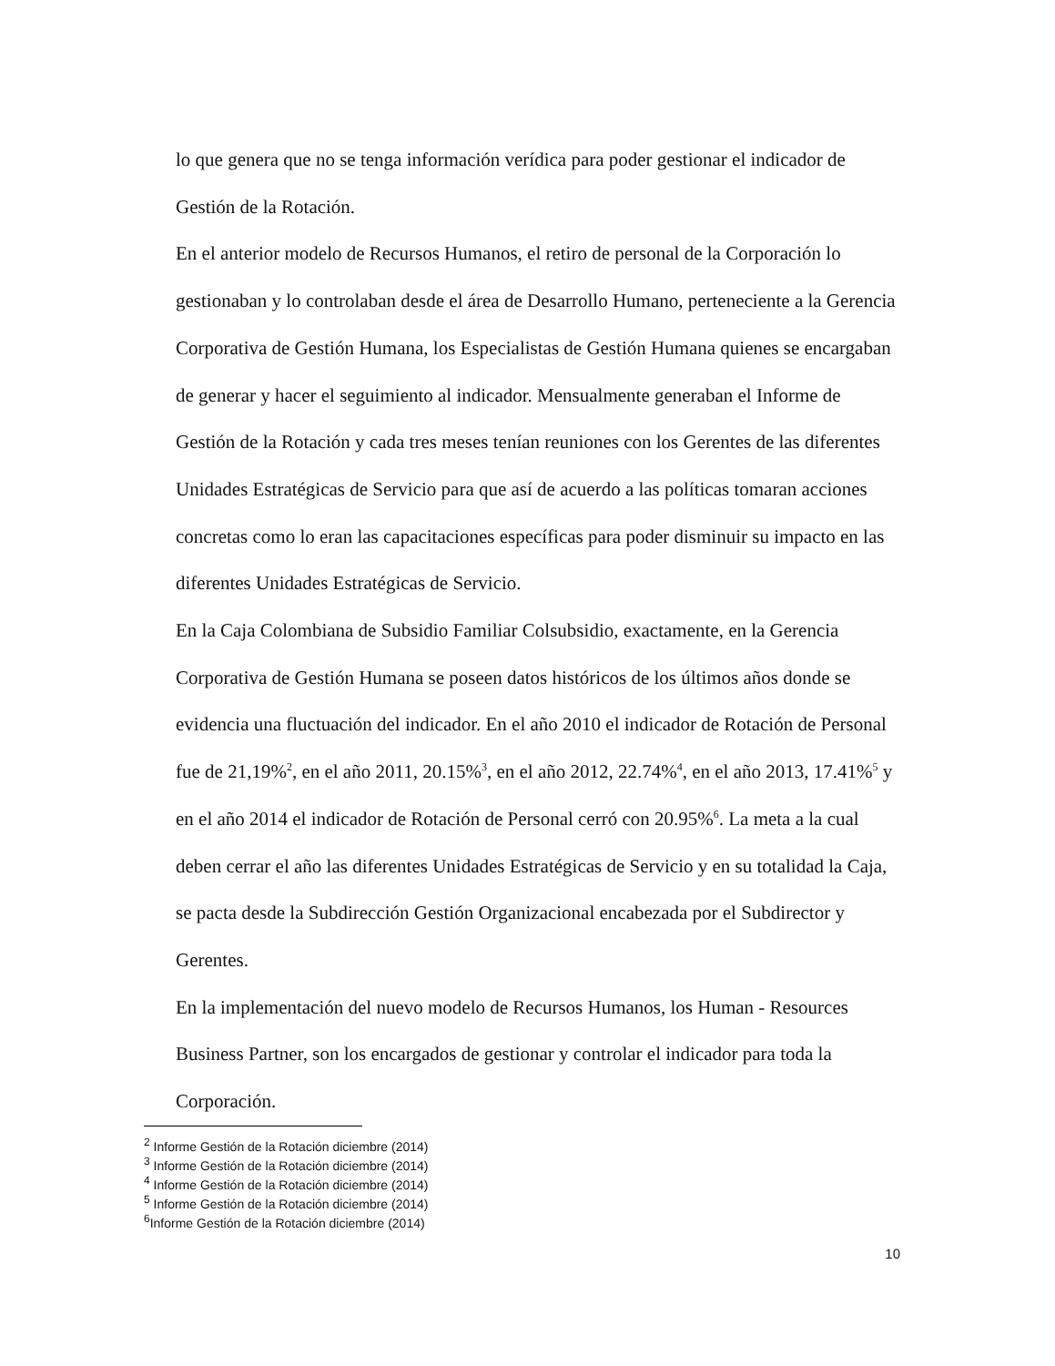lo que genera que no se tenga información verídica para poder gestionar el indicador de Gestión de la Rotación.
En el anterior modelo de Recursos Humanos, el retiro de personal de la Corporación lo gestionaban y lo controlaban desde el área de Desarrollo Humano, perteneciente a la Gerencia Corporativa de Gestión Humana, los Especialistas de Gestión Humana quienes se encargaban de generar y hacer el seguimiento al indicador. Mensualmente generaban el Informe de Gestión de la Rotación y cada tres meses tenían reuniones con los Gerentes de las diferentes Unidades Estratégicas de Servicio para que así de acuerdo a las políticas tomaran acciones concretas como lo eran las capacitaciones específicas para poder disminuir su impacto en las diferentes Unidades Estratégicas de Servicio.
En la Caja Colombiana de Subsidio Familiar Colsubsidio, exactamente, en la Gerencia Corporativa de Gestión Humana se poseen datos históricos de los últimos años donde se evidencia una fluctuación del indicador. En el año 2010 el indicador de Rotación de Personal fue de 21,19%<sup>2</sup>, en el año 2011, 20.15%<sup>3</sup>, en el año 2012, 22.74%<sup>4</sup>, en el año 2013, 17.41%<sup>5</sup> y en el año 2014 el indicador de Rotación de Personal cerró con 20.95%<sup>6</sup>. La meta a la cual deben cerrar el año las diferentes Unidades Estratégicas de Servicio y en su totalidad la Caja, se pacta desde la Subdirección Gestión Organizacional encabezada por el Subdirector y Gerentes.
En la implementación del nuevo modelo de Recursos Humanos, los Human - Resources Business Partner, son los encargados de gestionar y controlar el indicador para toda la Corporación.
<sup>2</sup> Informe Gestión de la Rotación diciembre (2014)
<sup>3</sup> Informe Gestión de la Rotación diciembre (2014)
<sup>4</sup> Informe Gestión de la Rotación diciembre (2014)
<sup>5</sup> Informe Gestión de la Rotación diciembre (2014)
<sup>6</sup> Informe Gestión de la Rotación diciembre (2014)
10